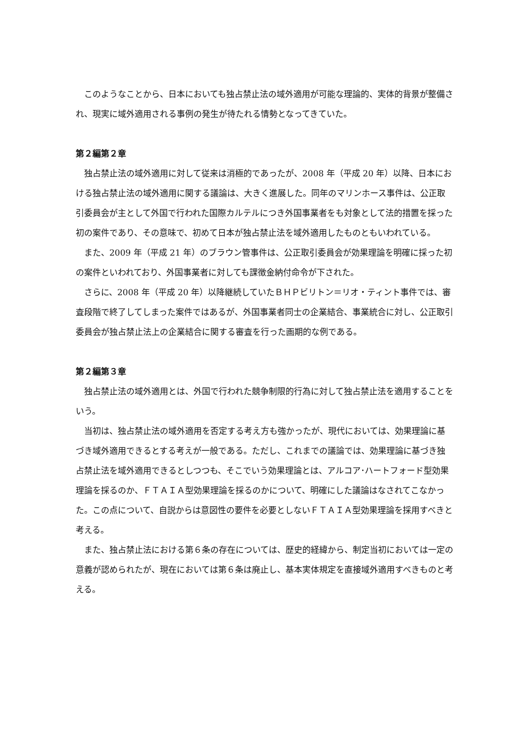このようなことから、日本においても独占禁止法の域外適用が可能な理論的、実体的背景が整備され、現実に域外適用される事例の発生が待たれる情勢となってきていた。
第２編第２章
独占禁止法の域外適用に対して従来は消極的であったが、2008 年（平成 20 年）以降、日本における独占禁止法の域外適用に関する議論は、大きく進展した。同年のマリンホース事件は、公正取引委員会が主として外国で行われた国際カルテルにつき外国事業者をも対象として法的措置を採った初の案件であり、その意味で、初めて日本が独占禁止法を域外適用したものともいわれている。
また、2009 年（平成 21 年）のブラウン管事件は、公正取引委員会が効果理論を明確に採った初の案件といわれており、外国事業者に対しても課徴金納付命令が下された。
さらに、2008 年（平成 20 年）以降継続していたＢＨＰビリトン＝リオ・ティント事件では、審査段階で終了してしまった案件ではあるが、外国事業者同士の企業結合、事業統合に対し、公正取引委員会が独占禁止法上の企業結合に関する審査を行った画期的な例である。
第２編第３章
独占禁止法の域外適用とは、外国で行われた競争制限的行為に対して独占禁止法を適用することをいう。
当初は、独占禁止法の域外適用を否定する考え方も強かったが、現代においては、効果理論に基づき域外適用できるとする考えが一般である。ただし、これまでの議論では、効果理論に基づき独占禁止法を域外適用できるとしつつも、そこでいう効果理論とは、アルコア･ハートフォード型効果理論を採るのか、ＦＴＡＩＡ型効果理論を採るのかについて、明確にした議論はなされてこなかった。この点について、自説からは意図性の要件を必要としないＦＴＡＩＡ型効果理論を採用すべきと考える。
また、独占禁止法における第６条の存在については、歴史的経緯から、制定当初においては一定の意義が認められたが、現在においては第６条は廃止し、基本実体規定を直接域外適用すべきものと考える。